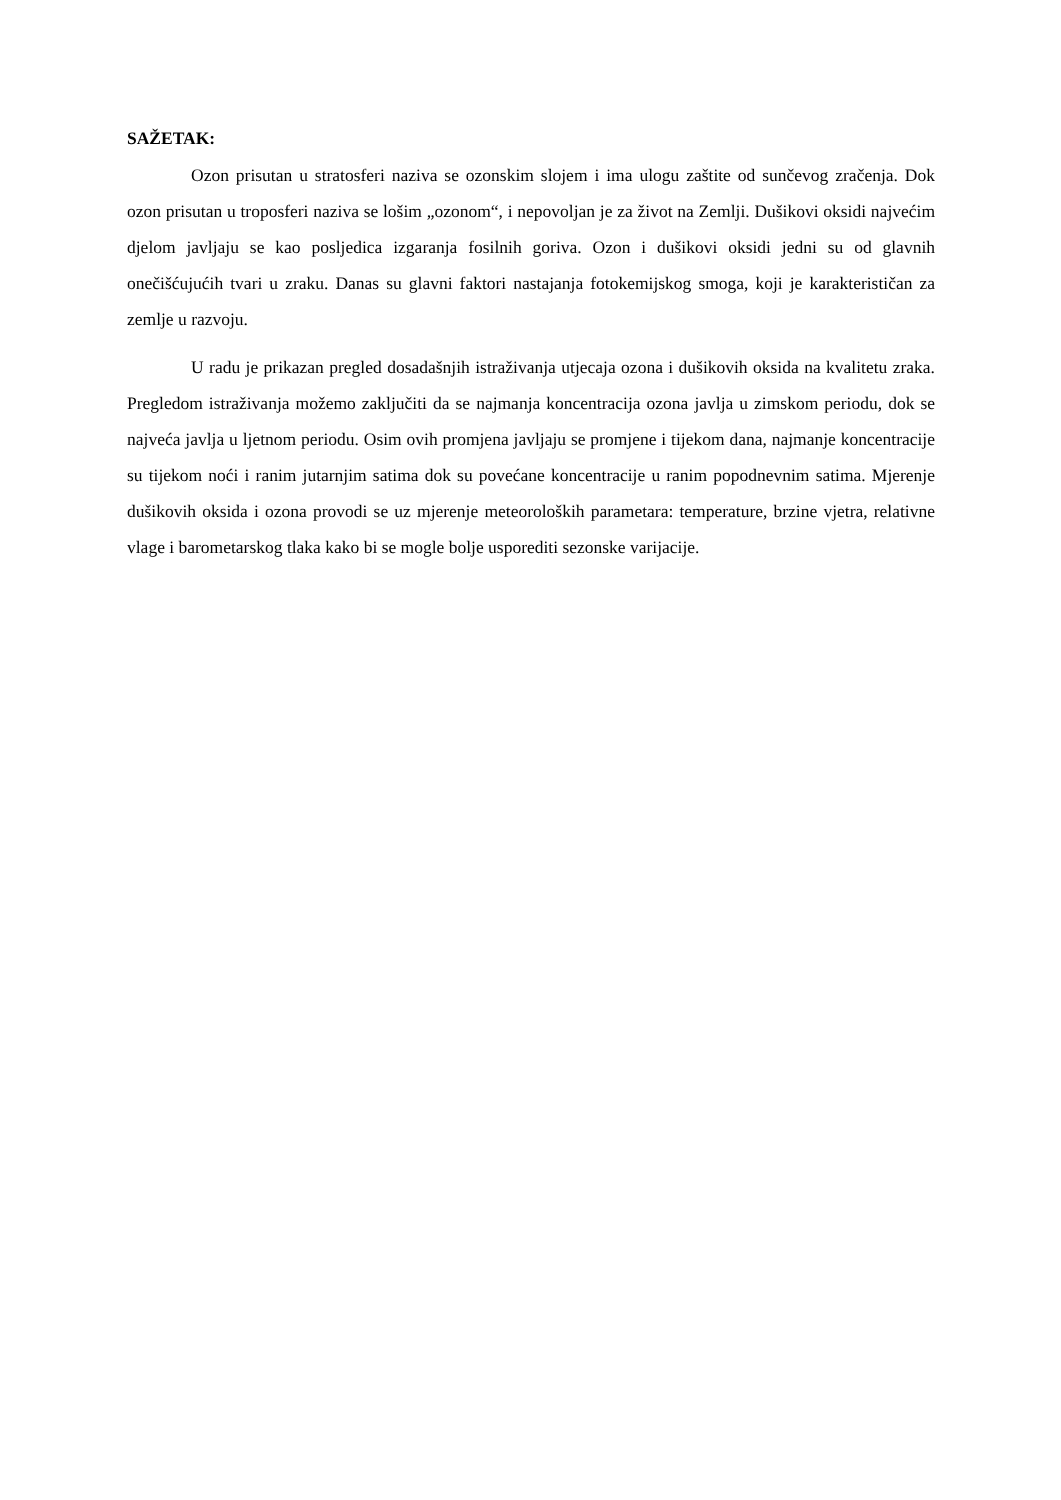SAŽETAK:
Ozon prisutan u stratosferi naziva se ozonskim slojem i ima ulogu zaštite od sunčevog zračenja. Dok ozon prisutan u troposferi naziva se lošim „ozonom“, i nepovoljan je za život na Zemlji. Dušikovi oksidi najvećim djelom javljaju se kao posljedica izgaranja fosilnih goriva. Ozon i dušikovi oksidi jedni su od glavnih onečišćujućih tvari u zraku. Danas su glavni faktori nastajanja fotokemijskog smoga, koji je karakterističan za zemlje u razvoju.
U radu je prikazan pregled dosadašnjih istraživanja utjecaja ozona i dušikovih oksida na kvalitetu zraka. Pregledom istraživanja možemo zaključiti da se najmanja koncentracija ozona javlja u zimskom periodu, dok se najveća javlja u ljetnom periodu. Osim ovih promjena javljaju se promjene i tijekom dana, najmanje koncentracije su tijekom noći i ranim jutarnjim satima dok su povećane koncentracije u ranim popodnevnim satima. Mjerenje dušikovih oksida i ozona provodi se uz mjerenje meteoroloških parametara: temperature, brzine vjetra, relativne vlage i barometarskog tlaka kako bi se mogle bolje usporediti sezonske varijacije.